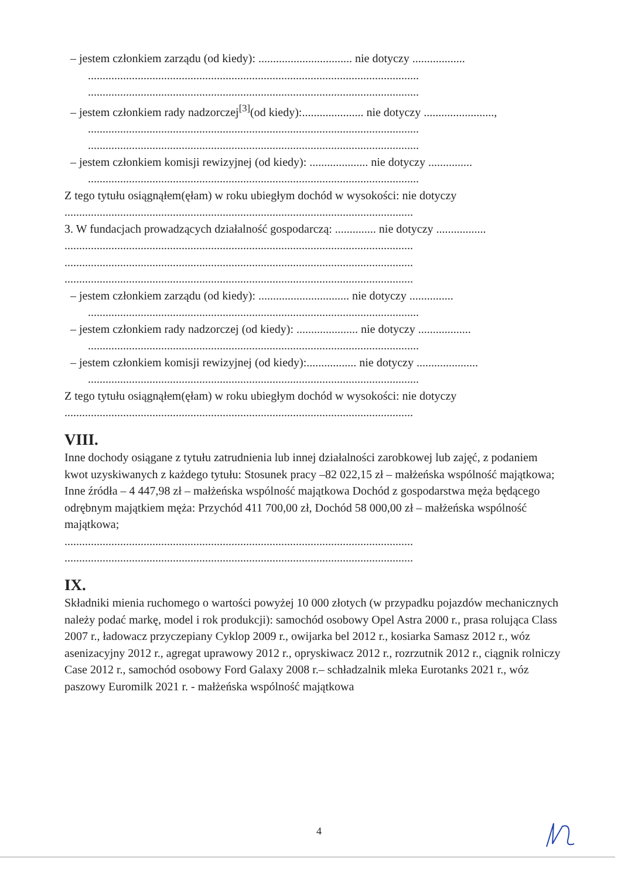– jestem członkiem zarządu (od kiedy): ................................ nie dotyczy ..................
.................................................................................................................
.................................................................................................................
– jestem członkiem rady nadzorczej<sup>[3]</sup>(od kiedy):..................... nie dotyczy ........................,
.................................................................................................................
.................................................................................................................
– jestem członkiem komisji rewizyjnej (od kiedy): .................... nie dotyczy ...............
.................................................................................................................
Z tego tytułu osiągnąłem(ęłam) w roku ubiegłym dochód w wysokości: nie dotyczy
.......................................................................................................................
3. W fundacjach prowadzących działalność gospodarczą: .............. nie dotyczy .................
.......................................................................................................................
.......................................................................................................................
.......................................................................................................................
– jestem członkiem zarządu (od kiedy): ............................... nie dotyczy ...............
.................................................................................................................
– jestem członkiem rady nadzorczej (od kiedy): ..................... nie dotyczy ..................
.................................................................................................................
– jestem członkiem komisji rewizyjnej (od kiedy):................. nie dotyczy .....................
.................................................................................................................
Z tego tytułu osiągnąłem(ęłam) w roku ubiegłym dochód w wysokości: nie dotyczy
.......................................................................................................................
VIII.
Inne dochody osiągane z tytułu zatrudnienia lub innej działalności zarobkowej lub zajęć, z podaniem kwot uzyskiwanych z każdego tytułu: Stosunek pracy –82 022,15 zł – małżeńska wspólność majątkowa; Inne źródła – 4 447,98 zł – małżeńska wspólność majątkowa Dochód z gospodarstwa męża będącego odrębnym majątkiem męża: Przychód 411 700,00 zł, Dochód 58 000,00 zł – małżeńska wspólność majątkowa;
.......................................................................................................................
.......................................................................................................................
IX.
Składniki mienia ruchomego o wartości powyżej 10 000 złotych (w przypadku pojazdów mechanicznych należy podać markę, model i rok produkcji): samochód osobowy Opel Astra 2000 r., prasa rolująca Class 2007 r., ładowacz przyczepiany Cyklop 2009 r., owijarka bel 2012 r., kosiarka Samasz 2012 r., wóz asenizacyjny 2012 r., agregat uprawowy 2012 r., opryskiwacz 2012 r., rozrzutnik 2012 r., ciągnik rolniczy Case 2012 r., samochód osobowy Ford Galaxy 2008 r.– schładzalnik mleka Eurotanks 2021 r., wóz paszowy Euromilk 2021 r. - małżeńska wspólność majątkowa
4